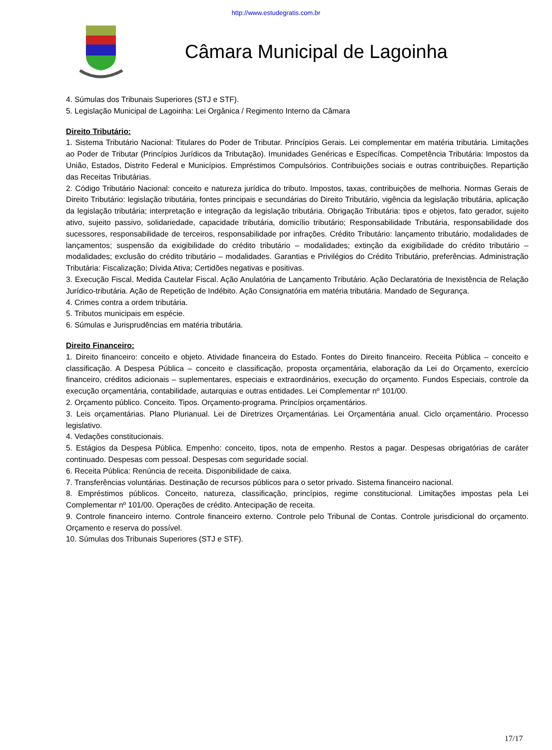http://www.estudegratis.com.br
Câmara Municipal de Lagoinha
4. Súmulas dos Tribunais Superiores (STJ e STF).
5. Legislação Municipal de Lagoinha: Lei Orgânica / Regimento Interno da Câmara
Direito Tributário:
1. Sistema Tributário Nacional: Titulares do Poder de Tributar. Princípios Gerais. Lei complementar em matéria tributária. Limitações ao Poder de Tributar (Princípios Jurídicos da Tributação). Imunidades Genéricas e Específicas. Competência Tributária: Impostos da União, Estados, Distrito Federal e Municípios. Empréstimos Compulsórios. Contribuições sociais e outras contribuições. Repartição das Receitas Tributárias.
2. Código Tributário Nacional: conceito e natureza jurídica do tributo. Impostos, taxas, contribuições de melhoria. Normas Gerais de Direito Tributário: legislação tributária, fontes principais e secundárias do Direito Tributário, vigência da legislação tributária, aplicação da legislação tributária; interpretação e integração da legislação tributária. Obrigação Tributária: tipos e objetos, fato gerador, sujeito ativo, sujeito passivo, solidariedade, capacidade tributária, domicílio tributário; Responsabilidade Tributária, responsabilidade dos sucessores, responsabilidade de terceiros, responsabilidade por infrações. Crédito Tributário: lançamento tributário, modalidades de lançamentos; suspensão da exigibilidade do crédito tributário – modalidades; extinção da exigibilidade do crédito tributário – modalidades; exclusão do crédito tributário – modalidades. Garantias e Privilégios do Crédito Tributário, preferências. Administração Tributária: Fiscalização; Dívida Ativa; Certidões negativas e positivas.
3. Execução Fiscal. Medida Cautelar Fiscal. Ação Anulatória de Lançamento Tributário. Ação Declaratória de Inexistência de Relação Jurídico-tributária. Ação de Repetição de Indébito. Ação Consignatória em matéria tributária. Mandado de Segurança.
4. Crimes contra a ordem tributária.
5. Tributos municipais em espécie.
6. Súmulas e Jurisprudências em matéria tributária.
Direito Financeiro:
1. Direito financeiro: conceito e objeto. Atividade financeira do Estado. Fontes do Direito financeiro. Receita Pública – conceito e classificação. A Despesa Pública – conceito e classificação, proposta orçamentária, elaboração da Lei do Orçamento, exercício financeiro, créditos adicionais – suplementares, especiais e extraordinários, execução do orçamento. Fundos Especiais, controle da execução orçamentária, contabilidade, autarquias e outras entidades. Lei Complementar nº 101/00.
2. Orçamento público. Conceito. Tipos. Orçamento-programa. Princípios orçamentários.
3. Leis orçamentárias. Plano Plurianual. Lei de Diretrizes Orçamentárias. Lei Orçamentária anual. Ciclo orçamentário. Processo legislativo.
4. Vedações constitucionais.
5. Estágios da Despesa Pública. Empenho: conceito, tipos, nota de empenho. Restos a pagar. Despesas obrigatórias de caráter continuado. Despesas com pessoal. Despesas com seguridade social.
6. Receita Pública: Renúncia de receita. Disponibilidade de caixa.
7. Transferências voluntárias. Destinação de recursos públicos para o setor privado. Sistema financeiro nacional.
8. Empréstimos públicos. Conceito, natureza, classificação, princípios, regime constitucional. Limitações impostas pela Lei Complementar nº 101/00. Operações de crédito. Antecipação de receita.
9. Controle financeiro interno. Controle financeiro externo. Controle pelo Tribunal de Contas. Controle jurisdicional do orçamento. Orçamento e reserva do possível.
10. Súmulas dos Tribunais Superiores (STJ e STF).
17/17